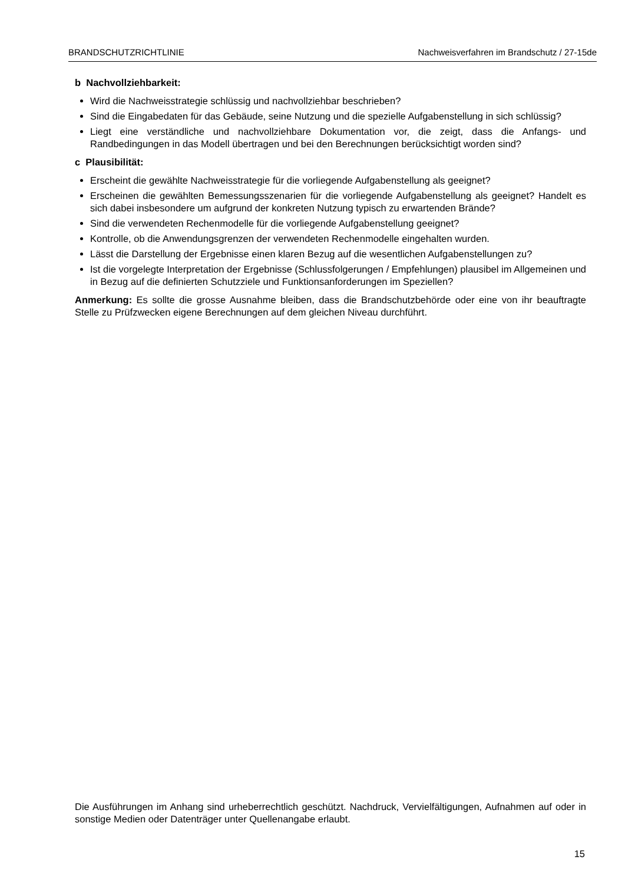BRANDSCHUTZRICHTLINIE Nachweisverfahren im Brandschutz / 27-15de
b Nachvollziehbarkeit:
Wird die Nachweisstrategie schlüssig und nachvollziehbar beschrieben?
Sind die Eingabedaten für das Gebäude, seine Nutzung und die spezielle Aufgabenstellung in sich schlüssig?
Liegt eine verständliche und nachvollziehbare Dokumentation vor, die zeigt, dass die Anfangs- und Randbedingungen in das Modell übertragen und bei den Berechnungen berücksichtigt worden sind?
c Plausibilität:
Erscheint die gewählte Nachweisstrategie für die vorliegende Aufgabenstellung als geeignet?
Erscheinen die gewählten Bemessungsszenarien für die vorliegende Aufgabenstellung als geeignet? Handelt es sich dabei insbesondere um aufgrund der konkreten Nutzung typisch zu erwartenden Brände?
Sind die verwendeten Rechenmodelle für die vorliegende Aufgabenstellung geeignet?
Kontrolle, ob die Anwendungsgrenzen der verwendeten Rechenmodelle eingehalten wurden.
Lässt die Darstellung der Ergebnisse einen klaren Bezug auf die wesentlichen Aufgabenstellungen zu?
Ist die vorgelegte Interpretation der Ergebnisse (Schlussfolgerungen / Empfehlungen) plausibel im Allgemeinen und in Bezug auf die definierten Schutzziele und Funktionsanforderungen im Speziellen?
Anmerkung: Es sollte die grosse Ausnahme bleiben, dass die Brandschutzbehörde oder eine von ihr beauftragte Stelle zu Prüfzwecken eigene Berechnungen auf dem gleichen Niveau durchführt.
Die Ausführungen im Anhang sind urheberrechtlich geschützt. Nachdruck, Vervielfältigungen, Aufnahmen auf oder in sonstige Medien oder Datenträger unter Quellenangabe erlaubt.
15